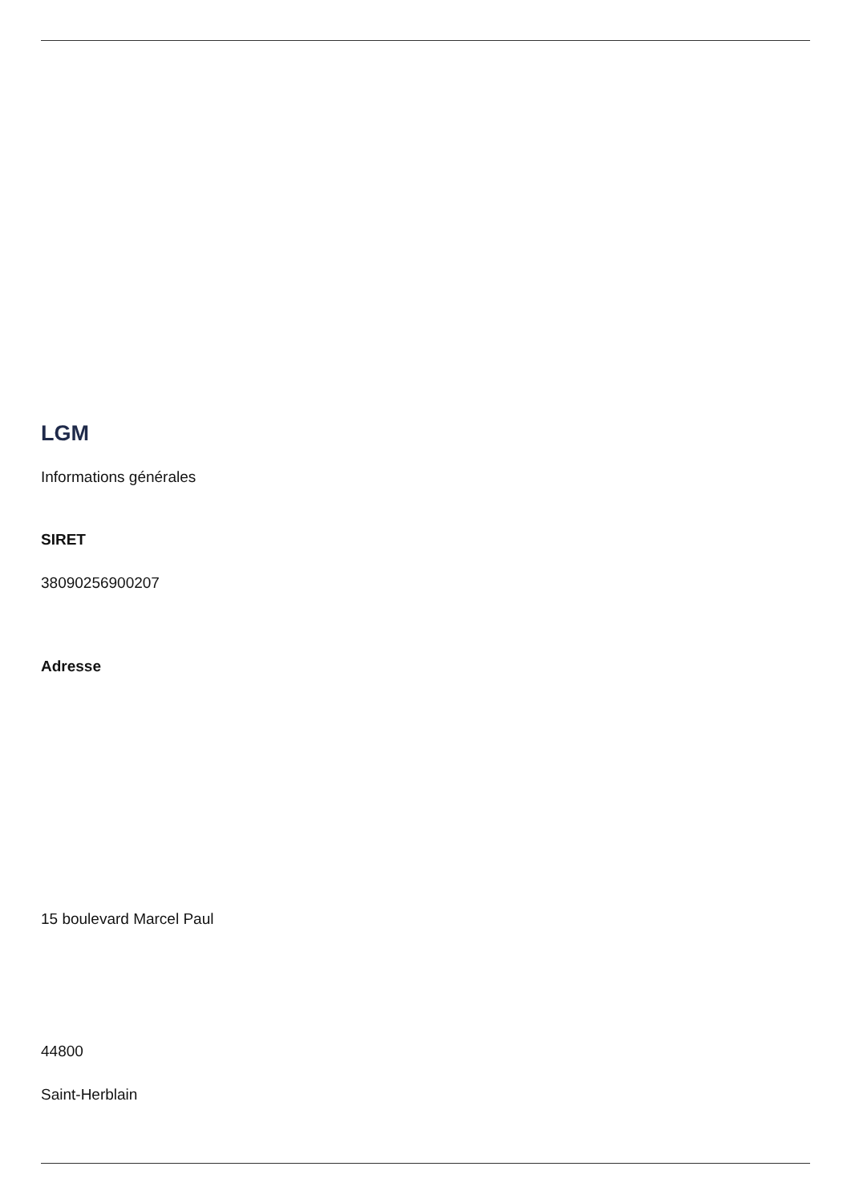LGM
Informations générales
SIRET
38090256900207
Adresse
15 boulevard Marcel Paul
44800
Saint-Herblain